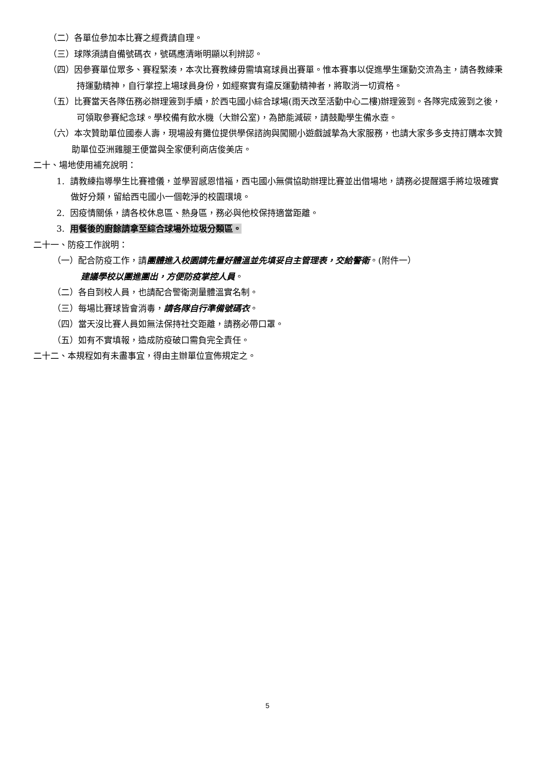（二）各單位參加本比賽之經費請自理。
（三）球隊須請自備號碼衣，號碼應清晰明顯以利辨認。
（四）因參賽單位眾多、賽程緊湊，本次比賽教練毋需填寫球員出賽單。惟本賽事以促進學生運動交流為主，請各教練秉持運動精神，自行掌控上場球員身份，如經察實有違反運動精神者，將取消一切資格。
（五）比賽當天各隊伍務必辦理簽到手續，於西屯國小綜合球場(雨天改至活動中心二樓)辦理簽到。各隊完成簽到之後，可領取參賽紀念球。學校備有飲水機（大辦公室)，為節能減碳，請鼓勵學生備水壺。
（六）本次贊助單位國泰人壽，現場設有攤位提供學保諮詢與闖關小遊戲誠摯為大家服務，也請大家多多支持訂購本次贊助單位亞洲雞腿王便當與全家便利商店俊美店。
二十、場地使用補充說明：
1. 請教練指導學生比賽禮儀，並學習感恩惜福，西屯國小無償協助辦理比賽並出借場地，請務必提醒選手將垃圾確實做好分類，留給西屯國小一個乾淨的校園環境。
2. 因疫情關係，請各校休息區、熱身區，務必與他校保持適當距離。
3. 用餐後的廚餘請拿至綜合球場外垃圾分類區。
二十一、防疫工作說明：
（一）配合防疫工作，請團體進入校園請先量好體溫並先填妥自主管理表，交給警衛。(附件一）
建議學校以團進團出，方便防疫掌控人員。
（二）各自到校人員，也請配合警衛測量體溫實名制。
（三）每場比賽球皆會消毒，請各隊自行準備號碼衣。
（四）當天沒比賽人員如無法保持社交距離，請務必帶口罩。
（五）如有不實填報，造成防疫破口需負完全責任。
二十二、本規程如有未盡事宜，得由主辦單位宣佈規定之。
5